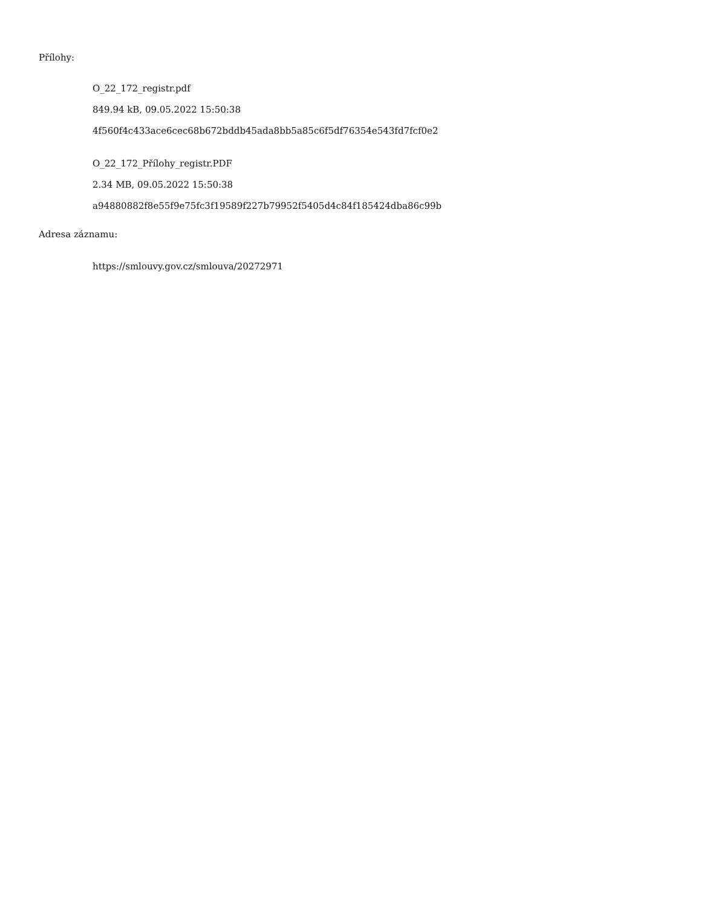Přílohy:
O_22_172_registr.pdf
849.94 kB, 09.05.2022 15:50:38
4f560f4c433ace6cec68b672bddb45ada8bb5a85c6f5df76354e543fd7fcf0e2
O_22_172_Přílohy_registr.PDF
2.34 MB, 09.05.2022 15:50:38
a94880882f8e55f9e75fc3f19589f227b79952f5405d4c84f185424dba86c99b
Adresa záznamu:
https://smlouvy.gov.cz/smlouva/20272971